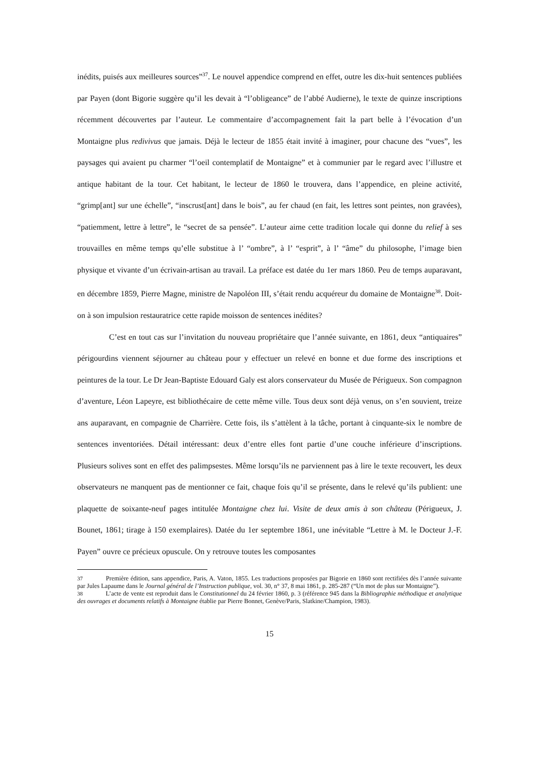inédits, puisés aux meilleures sources”<sup>37</sup>. Le nouvel appendice comprend en effet, outre les dix-huit sentences publiées par Payen (dont Bigorie suggère qu’il les devait à “l’obligeance” de l’abbé Audierne), le texte de quinze inscriptions récemment découvertes par l’auteur. Le commentaire d’accompagnement fait la part belle à l’évocation d’un Montaigne plus redivivus que jamais. Déjà le lecteur de 1855 était invité à imaginer, pour chacune des “vues”, les paysages qui avaient pu charmer “l’oeil contemplatif de Montaigne” et à communier par le regard avec l’illustre et antique habitant de la tour. Cet habitant, le lecteur de 1860 le trouvera, dans l’appendice, en pleine activité, “grimp[ant] sur une échelle”, “inscrust[ant] dans le bois”, au fer chaud (en fait, les lettres sont peintes, non gravées), “patiemment, lettre à lettre”, le “secret de sa pensée”. L’auteur aime cette tradition locale qui donne du relief à ses trouvailles en même temps qu’elle substitue à l’ “ombre”, à l’ “esprit”, à l’ “âme” du philosophe, l’image bien physique et vivante d’un écrivain-artisan au travail. La préface est datée du 1er mars 1860. Peu de temps auparavant, en décembre 1859, Pierre Magne, ministre de Napoléon III, s’était rendu acquéreur du domaine de Montaigne<sup>38</sup>. Doit-on à son impulsion restauratrice cette rapide moisson de sentences inédites?
C’est en tout cas sur l’invitation du nouveau propriétaire que l’année suivante, en 1861, deux “antiquaires” périgourdins viennent séjourner au château pour y effectuer un relevé en bonne et due forme des inscriptions et peintures de la tour. Le Dr Jean-Baptiste Edouard Galy est alors conservateur du Musée de Périgueux. Son compagnon d’aventure, Léon Lapeyre, est bibliothécaire de cette même ville. Tous deux sont déjà venus, on s’en souvient, treize ans auparavant, en compagnie de Charrière. Cette fois, ils s’attèlent à la tâche, portant à cinquante-six le nombre de sentences inventoriées. Détail intéressant: deux d’entre elles font partie d’une couche inférieure d’inscriptions. Plusieurs solives sont en effet des palimpsestes. Même lorsqu’ils ne parviennent pas à lire le texte recouvert, les deux observateurs ne manquent pas de mentionner ce fait, chaque fois qu’il se présente, dans le relevé qu’ils publient: une plaquette de soixante-neuf pages intitulée Montaigne chez lui. Visite de deux amis à son château (Périgueux, J. Bounet, 1861; tirage à 150 exemplaires). Datée du 1er septembre 1861, une inévitable “Lettre à M. le Docteur J.-F. Payen” ouvre ce précieux opuscule. On y retrouve toutes les composantes
<sup>37</sup> Première édition, sans appendice, Paris, A. Vaton, 1855. Les traductions proposées par Bigorie en 1860 sont rectifiées dès l’année suivante par Jules Lapaume dans le Journal général de l’Instruction publique, vol. 30, n° 37, 8 mai 1861, p. 285-287 (“Un mot de plus sur Montaigne”).
<sup>38</sup> L’acte de vente est reproduit dans le Constitutionnel du 24 février 1860, p. 3 (référence 945 dans la Bibliographie méthodique et analytique des ouvrages et documents relatifs à Montaigne établie par Pierre Bonnet, Genève/Paris, Slatkine/Champion, 1983).
15